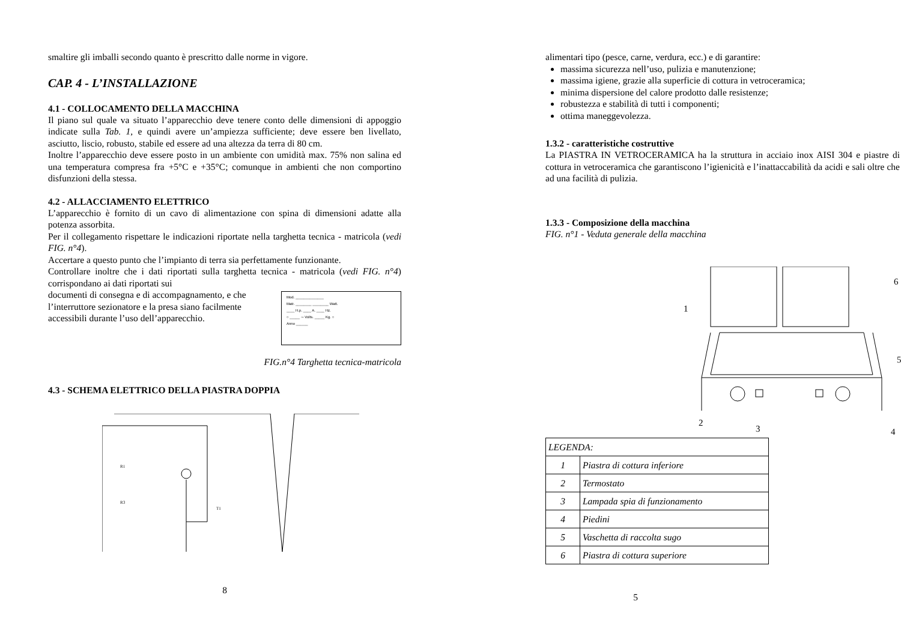smaltire gli imballi secondo quanto è prescritto dalle norme in vigore.
CAP. 4 - L’INSTALLAZIONE
4.1 - COLLOCAMENTO DELLA MACCHINA
Il piano sul quale va situato l’apparecchio deve tenere conto delle dimensioni di appoggio indicate sulla Tab. 1, e quindi avere un’ampiezza sufficiente; deve essere ben livellato, asciutto, liscio, robusto, stabile ed essere ad una altezza da terra di 80 cm.
Inoltre l’apparecchio deve essere posto in un ambiente con umidità max. 75% non salina ed una temperatura compresa fra +5°C e +35°C; comunque in ambienti che non comportino disfunzioni della stessa.
4.2 - ALLACCIAMENTO ELETTRICO
L’apparecchio è fornito di un cavo di alimentazione con spina di dimensioni adatte alla potenza assorbita.
Per il collegamento rispettare le indicazioni riportate nella targhetta tecnica - matricola (vedi FIG. n°4).
Accertare a questo punto che l’impianto di terra sia perfettamente funzionante.
Controllare inoltre che i dati riportati sulla targhetta tecnica - matricola (vedi FIG. n°4) corrispondano ai dati riportati sui
documenti di consegna e di accompagnamento, e che l’interruttore sezionatore e la presa siano facilmente accessibili durante l’uso dell’apparecchio.
Mod. ______________
Matr. ________ ________ Watt.
____ H.p. ____ A. ____ Hz.
○ _____ ∼ Volts. _____ Kg. ○
Anno ______
FIG.n°4 Targhetta tecnica-matricola
4.3 - SCHEMA ELETTRICO DELLA PIASTRA DOPPIA
R1
R3
T1
.
8
alimentari tipo (pesce, carne, verdura, ecc.) e di garantire:
massima sicurezza nell’uso, pulizia e manutenzione;
massima igiene, grazie alla superficie di cottura in vetroceramica;
minima dispersione del calore prodotto dalle resistenze;
robustezza e stabilità di tutti i componenti;
ottima maneggevolezza.
1.3.2 - caratteristiche costruttive
La PIASTRA IN VETROCERAMICA ha la struttura in acciaio inox AISI 304 e piastre di cottura in vetroceramica che garantiscono l’igienicità e l’inattaccabilità da acidi e sali oltre che ad una facilità di pulizia.
1.3.3 - Composizione della macchina
FIG. n°1 - Veduta generale della macchina
1
2
3
4
5
6
| LEGENDA: | |
| 1 | Piastra di cottura inferiore |
| 2 | Termostato |
| 3 | Lampada spia di funzionamento |
| 4 | Piedini |
| 5 | Vaschetta di raccolta sugo |
| 6 | Piastra di cottura superiore |
5